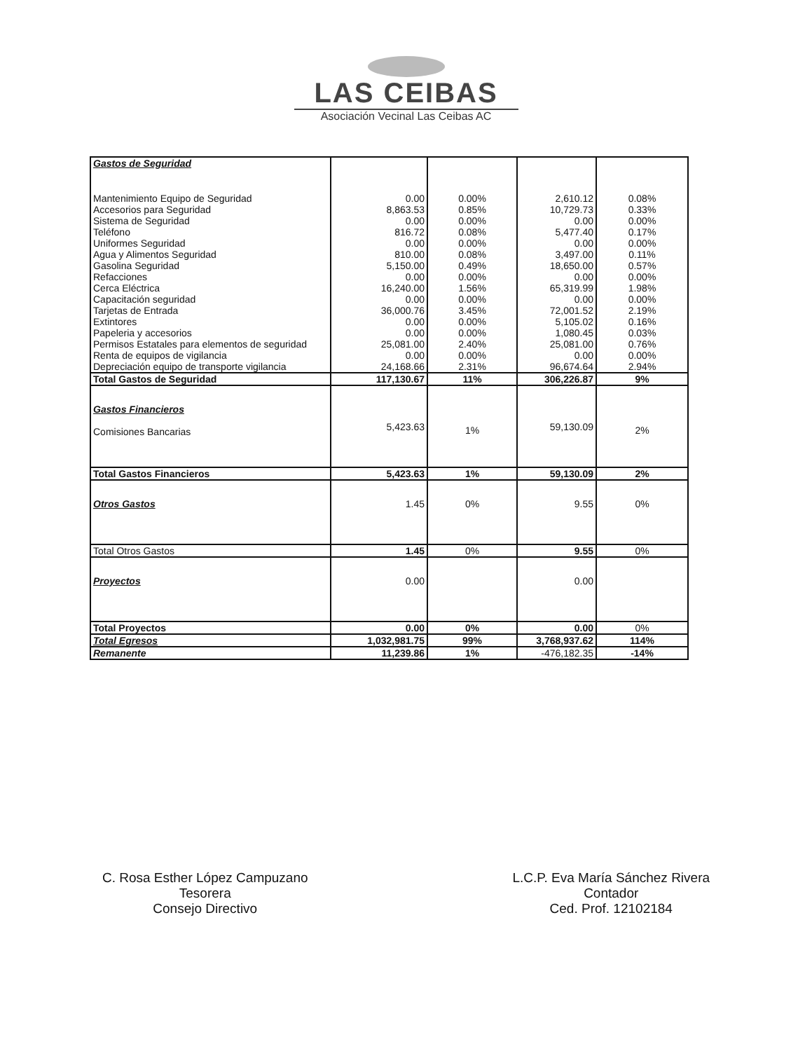LAS CEIBAS
Asociación Vecinal Las Ceibas AC
| Gastos de Seguridad | | | | |
| Mantenimiento Equipo de Seguridad Accesorios para Seguridad Sistema de Seguridad Teléfono Uniformes Seguridad Agua y Alimentos Seguridad Gasolina Seguridad Refacciones Cerca Eléctrica Capacitación seguridad Tarjetas de Entrada Extintores Papeleria y accesorios Permisos Estatales para elementos de seguridad Renta de equipos de vigilancia Depreciación equipo de transporte vigilancia | 0.00 8,863.53 0.00 816.72 0.00 810.00 5,150.00 0.00 16,240.00 0.00 36,000.76 0.00 0.00 25,081.00 0.00 24,168.66 | 0.00% 0.85% 0.00% 0.08% 0.00% 0.08% 0.49% 0.00% 1.56% 0.00% 3.45% 0.00% 0.00% 2.40% 0.00% 2.31% | 2,610.12 10,729.73 0.00 5,477.40 0.00 3,497.00 18,650.00 0.00 65,319.99 0.00 72,001.52 5,105.02 1,080.45 25,081.00 0.00 96,674.64 | 0.08% 0.33% 0.00% 0.17% 0.00% 0.11% 0.57% 0.00% 1.98% 0.00% 2.19% 0.16% 0.03% 0.76% 0.00% 2.94% |
| Total Gastos de Seguridad | 117,130.67 | 11% | 306,226.87 | 9% |
| Gastos Financieros Comisiones Bancarias | 5,423.63 | 1% | 59,130.09 | 2% |
| Total Gastos Financieros | 5,423.63 | 1% | 59,130.09 | 2% |
| Otros Gastos | 1.45 | 0% | 9.55 | 0% |
| Total Otros Gastos | 1.45 | 0% | 9.55 | 0% |
| Proyectos | 0.00 | | 0.00 | |
| Total Proyectos | 0.00 | 0% | 0.00 | 0% |
| Total Egresos | 1,032,981.75 | 99% | 3,768,937.62 | 114% |
| Remanente | 11,239.86 | 1% | -476,182.35 | -14% |
C. Rosa Esther López Campuzano
Tesorera
Consejo Directivo
L.C.P. Eva María Sánchez Rivera
Contador
Ced. Prof. 12102184